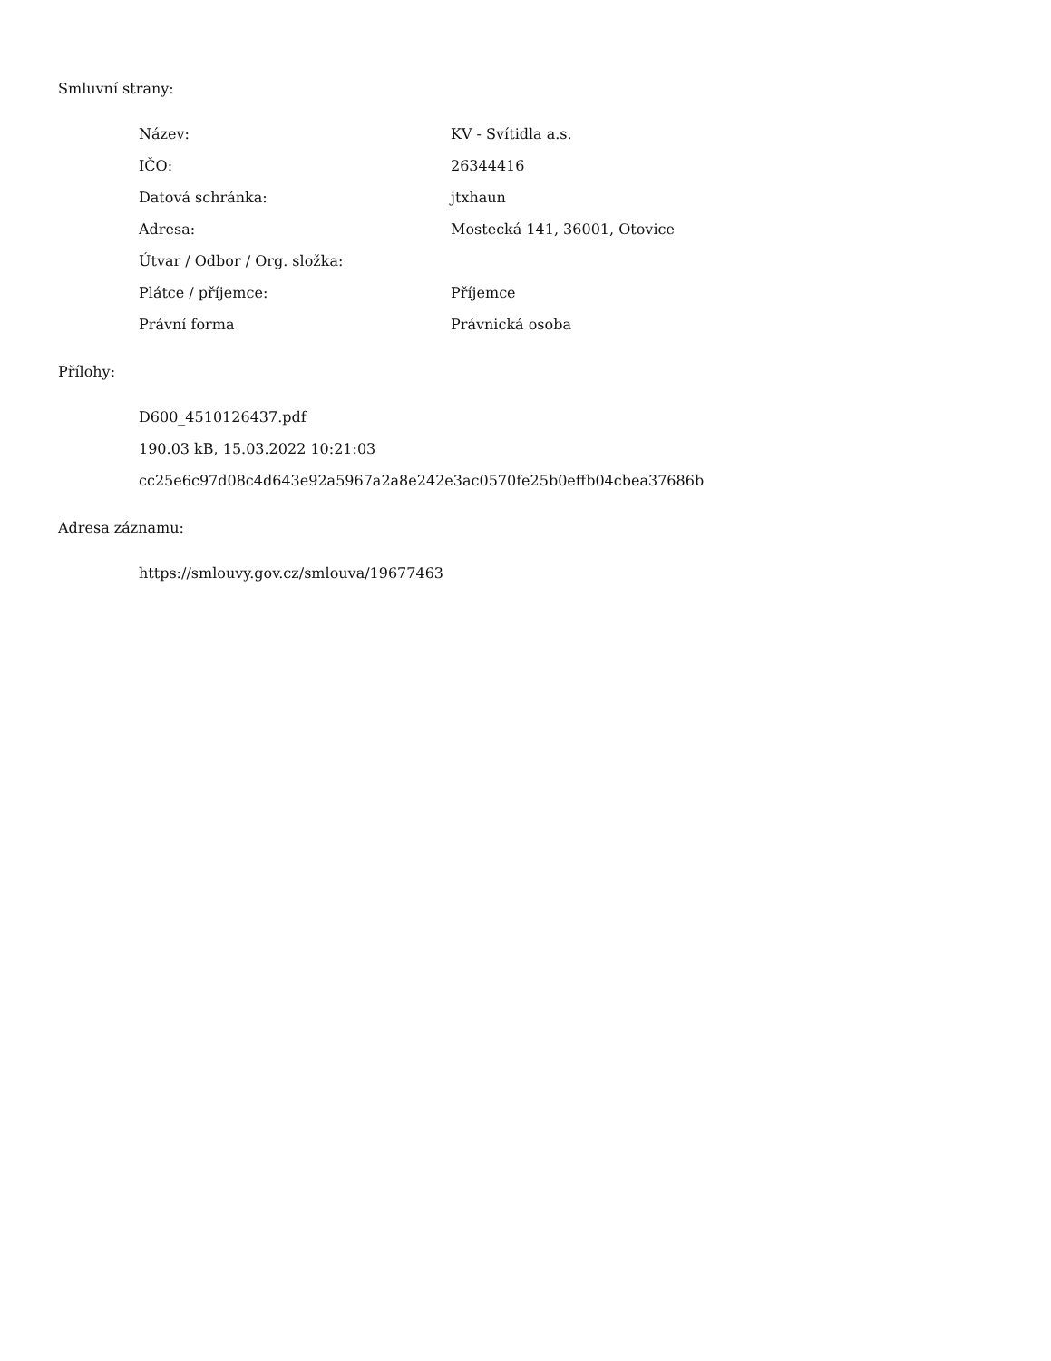Smluvní strany:
| Název: | KV - Svítidla a.s. |
| IČO: | 26344416 |
| Datová schránka: | jtxhaun |
| Adresa: | Mostecká 141, 36001, Otovice |
| Útvar / Odbor / Org. složka: | |
| Plátce / příjemce: | Příjemce |
| Právní forma | Právnická osoba |
Přílohy:
D600_4510126437.pdf
190.03 kB, 15.03.2022 10:21:03
cc25e6c97d08c4d643e92a5967a2a8e242e3ac0570fe25b0effb04cbea37686b
Adresa záznamu:
https://smlouvy.gov.cz/smlouva/19677463